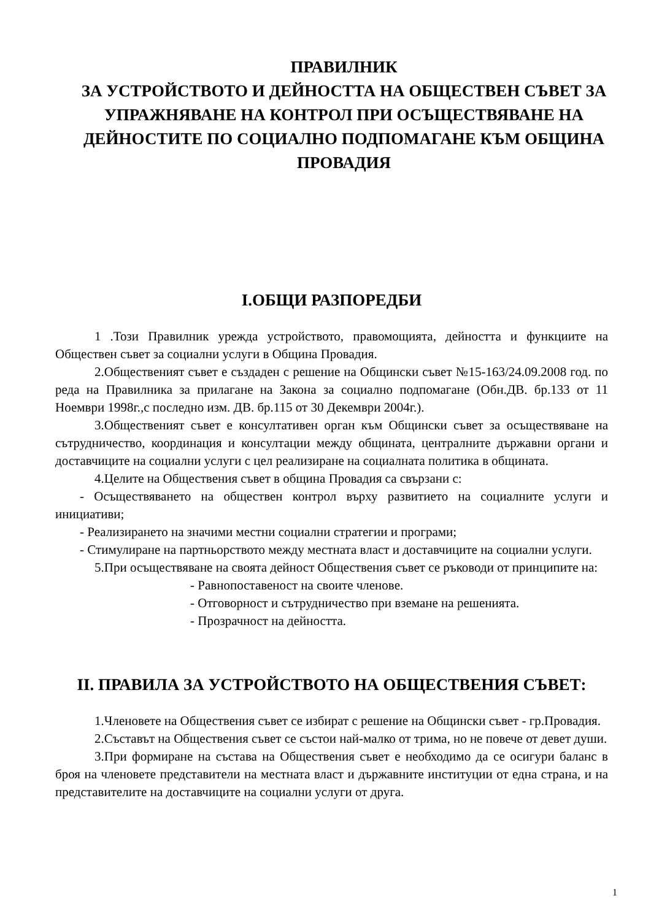ПРАВИЛНИК
ЗА УСТРОЙСТВОТО И ДЕЙНОСТТА НА ОБЩЕСТВЕН СЪВЕТ ЗА УПРАЖНЯВАНЕ НА КОНТРОЛ ПРИ ОСЪЩЕСТВЯВАНЕ НА ДЕЙНОСТИТЕ ПО СОЦИАЛНО ПОДПОМАГАНЕ КЪМ ОБЩИНА ПРОВАДИЯ
I.ОБЩИ РАЗПОРЕДБИ
1 .Този Правилник урежда устройството, правомощията, дейността и функциите на Обществен съвет за социални услуги в Община Провадия.
2.Общественият съвет е създаден с решение на Общински съвет №15-163/24.09.2008 год. по реда на Правилника за прилагане на Закона за социално подпомагане (Обн.ДВ. бр.133 от 11 Ноември 1998г.,с последно изм. ДВ. бр.115 от 30 Декември 2004г.).
3.Общественият съвет е консултативен орган към Общински съвет за осъществяване на сътрудничество, координация и консултации между общината, централните държавни органи и доставчиците на социални услуги с цел реализиране на социалната политика в общината.
4.Целите на Обществения съвет в община Провадия са свързани с:
- Осъществяването на обществен контрол върху развитието на социалните услуги и инициативи;
- Реализирането на значими местни социални стратегии и програми;
- Стимулиране на партньорството между местната власт и доставчиците на социални услуги.
5.При осъществяване на своята дейност Обществения съвет се ръководи от принципите на:
- Равнопоставеност на своите членове.
- Отговорност и сътрудничество при вземане на решенията.
- Прозрачност на дейността.
II. ПРАВИЛА ЗА УСТРОЙСТВОТО НА ОБЩЕСТВЕНИЯ СЪВЕТ:
1.Членовете на Обществения съвет се избират с решение на Общински съвет - гр.Провадия.
2.Съставът на Обществения съвет се състои най-малко от трима, но не повече от девет души.
3.При формиране на състава на Обществения съвет е необходимо да се осигури баланс в броя на членовете представители на местната власт и държавните институции от една страна, и на представителите на доставчиците на социални услуги от друга.
1